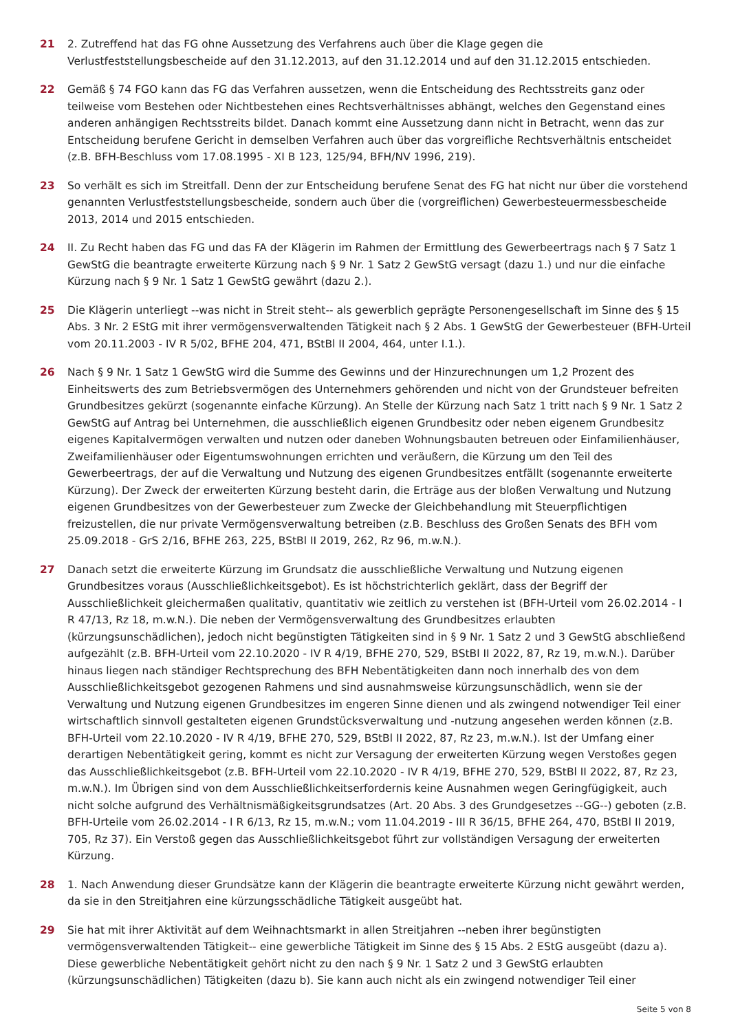21 2. Zutreffend hat das FG ohne Aussetzung des Verfahrens auch über die Klage gegen die Verlustfeststellungsbescheide auf den 31.12.2013, auf den 31.12.2014 und auf den 31.12.2015 entschieden.
22 Gemäß § 74 FGO kann das FG das Verfahren aussetzen, wenn die Entscheidung des Rechtsstreits ganz oder teilweise vom Bestehen oder Nichtbestehen eines Rechtsverhältnisses abhängt, welches den Gegenstand eines anderen anhängigen Rechtsstreits bildet. Danach kommt eine Aussetzung dann nicht in Betracht, wenn das zur Entscheidung berufene Gericht in demselben Verfahren auch über das vorgreifliche Rechtsverhältnis entscheidet (z.B. BFH-Beschluss vom 17.08.1995 - XI B 123, 125/94, BFH/NV 1996, 219).
23 So verhält es sich im Streitfall. Denn der zur Entscheidung berufene Senat des FG hat nicht nur über die vorstehend genannten Verlustfeststellungsbescheide, sondern auch über die (vorgreiflichen) Gewerbesteuermessbescheide 2013, 2014 und 2015 entschieden.
24 II. Zu Recht haben das FG und das FA der Klägerin im Rahmen der Ermittlung des Gewerbeertrags nach § 7 Satz 1 GewStG die beantragte erweiterte Kürzung nach § 9 Nr. 1 Satz 2 GewStG versagt (dazu 1.) und nur die einfache Kürzung nach § 9 Nr. 1 Satz 1 GewStG gewährt (dazu 2.).
25 Die Klägerin unterliegt --was nicht in Streit steht-- als gewerblich geprägte Personengesellschaft im Sinne des § 15 Abs. 3 Nr. 2 EStG mit ihrer vermögensverwaltenden Tätigkeit nach § 2 Abs. 1 GewStG der Gewerbesteuer (BFH-Urteil vom 20.11.2003 - IV R 5/02, BFHE 204, 471, BStBl II 2004, 464, unter I.1.).
26 Nach § 9 Nr. 1 Satz 1 GewStG wird die Summe des Gewinns und der Hinzurechnungen um 1,2 Prozent des Einheitswerts des zum Betriebsvermögen des Unternehmers gehörenden und nicht von der Grundsteuer befreiten Grundbesitzes gekürzt (sogenannte einfache Kürzung). An Stelle der Kürzung nach Satz 1 tritt nach § 9 Nr. 1 Satz 2 GewStG auf Antrag bei Unternehmen, die ausschließlich eigenen Grundbesitz oder neben eigenem Grundbesitz eigenes Kapitalvermögen verwalten und nutzen oder daneben Wohnungsbauten betreuen oder Einfamilienhäuser, Zweifamilienhäuser oder Eigentumswohnungen errichten und veräußern, die Kürzung um den Teil des Gewerbeertrags, der auf die Verwaltung und Nutzung des eigenen Grundbesitzes entfällt (sogenannte erweiterte Kürzung). Der Zweck der erweiterten Kürzung besteht darin, die Erträge aus der bloßen Verwaltung und Nutzung eigenen Grundbesitzes von der Gewerbesteuer zum Zwecke der Gleichbehandlung mit Steuerpflichtigen freizustellen, die nur private Vermögensverwaltung betreiben (z.B. Beschluss des Großen Senats des BFH vom 25.09.2018 - GrS 2/16, BFHE 263, 225, BStBl II 2019, 262, Rz 96, m.w.N.).
27 Danach setzt die erweiterte Kürzung im Grundsatz die ausschließliche Verwaltung und Nutzung eigenen Grundbesitzes voraus (Ausschließlichkeitsgebot). Es ist höchstrichterlich geklärt, dass der Begriff der Ausschließlichkeit gleichermaßen qualitativ, quantitativ wie zeitlich zu verstehen ist (BFH-Urteil vom 26.02.2014 - I R 47/13, Rz 18, m.w.N.). Die neben der Vermögensverwaltung des Grundbesitzes erlaubten (kürzungsunschädlichen), jedoch nicht begünstigten Tätigkeiten sind in § 9 Nr. 1 Satz 2 und 3 GewStG abschließend aufgezählt (z.B. BFH-Urteil vom 22.10.2020 - IV R 4/19, BFHE 270, 529, BStBl II 2022, 87, Rz 19, m.w.N.). Darüber hinaus liegen nach ständiger Rechtsprechung des BFH Nebentätigkeiten dann noch innerhalb des von dem Ausschließlichkeitsgebot gezogenen Rahmens und sind ausnahmsweise kürzungsunschädlich, wenn sie der Verwaltung und Nutzung eigenen Grundbesitzes im engeren Sinne dienen und als zwingend notwendiger Teil einer wirtschaftlich sinnvoll gestalteten eigenen Grundstücksverwaltung und -nutzung angesehen werden können (z.B. BFH-Urteil vom 22.10.2020 - IV R 4/19, BFHE 270, 529, BStBl II 2022, 87, Rz 23, m.w.N.). Ist der Umfang einer derartigen Nebentätigkeit gering, kommt es nicht zur Versagung der erweiterten Kürzung wegen Verstoßes gegen das Ausschließlichkeitsgebot (z.B. BFH-Urteil vom 22.10.2020 - IV R 4/19, BFHE 270, 529, BStBl II 2022, 87, Rz 23, m.w.N.). Im Übrigen sind von dem Ausschließlichkeitserfordernis keine Ausnahmen wegen Geringfügigkeit, auch nicht solche aufgrund des Verhältnismäßigkeitsgrundsatzes (Art. 20 Abs. 3 des Grundgesetzes --GG--) geboten (z.B. BFH-Urteile vom 26.02.2014 - I R 6/13, Rz 15, m.w.N.; vom 11.04.2019 - III R 36/15, BFHE 264, 470, BStBl II 2019, 705, Rz 37). Ein Verstoß gegen das Ausschließlichkeitsgebot führt zur vollständigen Versagung der erweiterten Kürzung.
28 1. Nach Anwendung dieser Grundsätze kann der Klägerin die beantragte erweiterte Kürzung nicht gewährt werden, da sie in den Streitjahren eine kürzungsschädliche Tätigkeit ausgeübt hat.
29 Sie hat mit ihrer Aktivität auf dem Weihnachtsmarkt in allen Streitjahren --neben ihrer begünstigten vermögensverwaltenden Tätigkeit-- eine gewerbliche Tätigkeit im Sinne des § 15 Abs. 2 EStG ausgeübt (dazu a). Diese gewerbliche Nebentätigkeit gehört nicht zu den nach § 9 Nr. 1 Satz 2 und 3 GewStG erlaubten (kürzungsunschädlichen) Tätigkeiten (dazu b). Sie kann auch nicht als ein zwingend notwendiger Teil einer
Seite 5 von 8